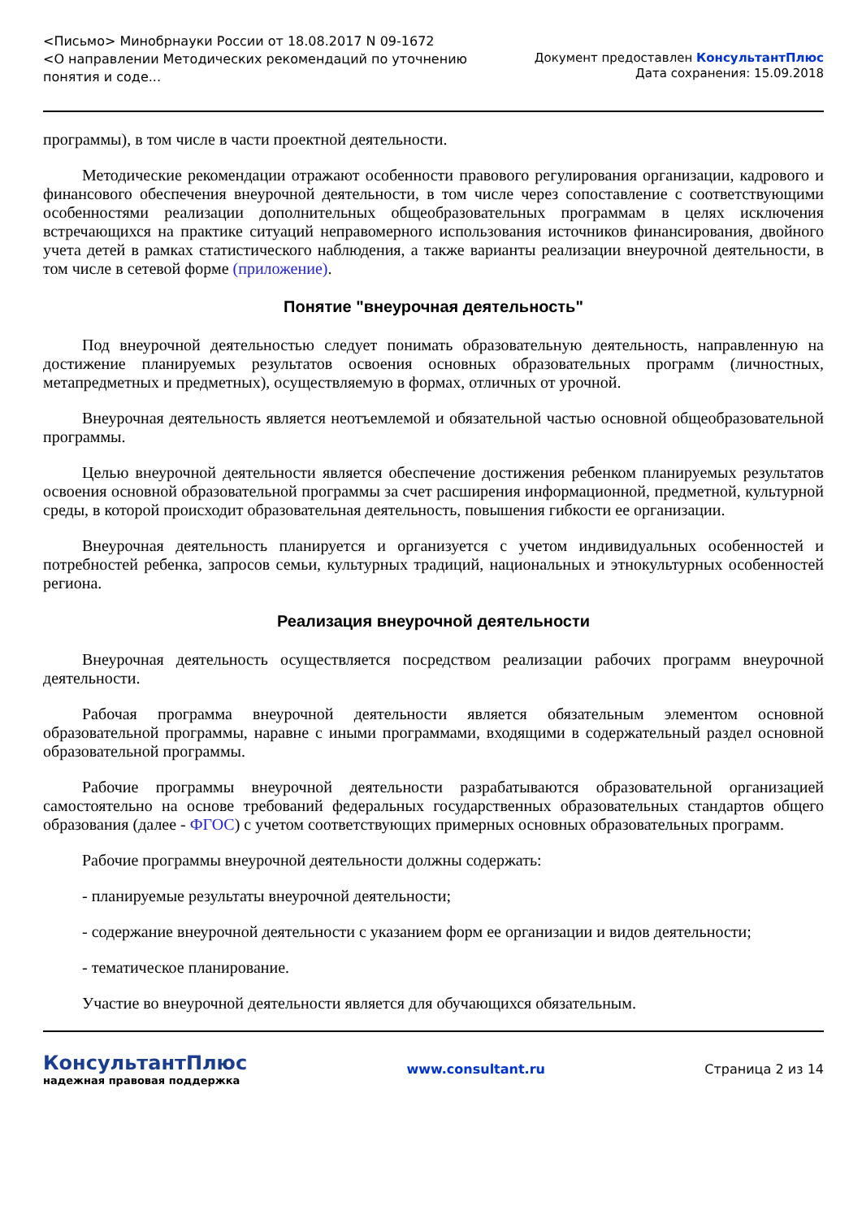<Письмо> Минобрнауки России от 18.08.2017 N 09-1672
<О направлении Методических рекомендаций по уточнению
понятия и соде...
Документ предоставлен КонсультантПлюс
Дата сохранения: 15.09.2018
программы), в том числе в части проектной деятельности.
Методические рекомендации отражают особенности правового регулирования организации, кадрового и финансового обеспечения внеурочной деятельности, в том числе через сопоставление с соответствующими особенностями реализации дополнительных общеобразовательных программам в целях исключения встречающихся на практике ситуаций неправомерного использования источников финансирования, двойного учета детей в рамках статистического наблюдения, а также варианты реализации внеурочной деятельности, в том числе в сетевой форме (приложение).
Понятие "внеурочная деятельность"
Под внеурочной деятельностью следует понимать образовательную деятельность, направленную на достижение планируемых результатов освоения основных образовательных программ (личностных, метапредметных и предметных), осуществляемую в формах, отличных от урочной.
Внеурочная деятельность является неотъемлемой и обязательной частью основной общеобразовательной программы.
Целью внеурочной деятельности является обеспечение достижения ребенком планируемых результатов освоения основной образовательной программы за счет расширения информационной, предметной, культурной среды, в которой происходит образовательная деятельность, повышения гибкости ее организации.
Внеурочная деятельность планируется и организуется с учетом индивидуальных особенностей и потребностей ребенка, запросов семьи, культурных традиций, национальных и этнокультурных особенностей региона.
Реализация внеурочной деятельности
Внеурочная деятельность осуществляется посредством реализации рабочих программ внеурочной деятельности.
Рабочая программа внеурочной деятельности является обязательным элементом основной образовательной программы, наравне с иными программами, входящими в содержательный раздел основной образовательной программы.
Рабочие программы внеурочной деятельности разрабатываются образовательной организацией самостоятельно на основе требований федеральных государственных образовательных стандартов общего образования (далее - ФГОС) с учетом соответствующих примерных основных образовательных программ.
Рабочие программы внеурочной деятельности должны содержать:
- планируемые результаты внеурочной деятельности;
- содержание внеурочной деятельности с указанием форм ее организации и видов деятельности;
- тематическое планирование.
Участие во внеурочной деятельности является для обучающихся обязательным.
КонсультантПлюс
надежная правовая поддержка
www.consultant.ru Страница 2 из 14